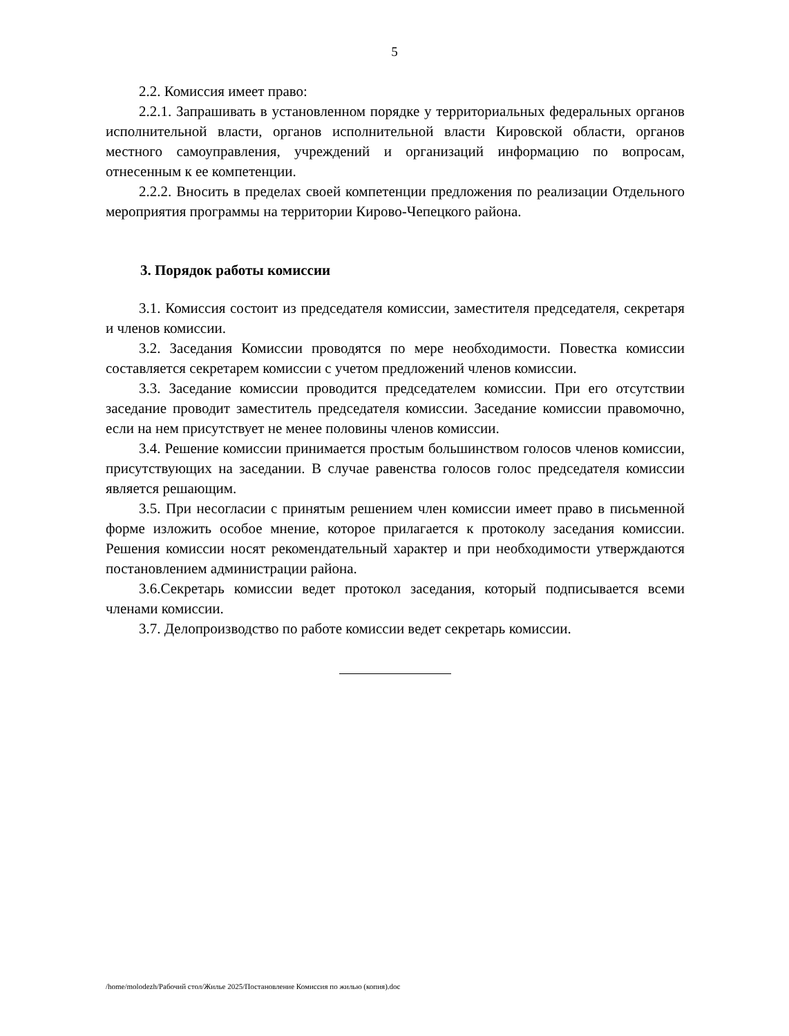5
2.2. Комиссия имеет право:
2.2.1. Запрашивать в установленном порядке у территориальных федеральных органов исполнительной власти, органов исполнительной власти Кировской области, органов местного самоуправления, учреждений и организаций информацию по вопросам, отнесенным к ее компетенции.
2.2.2. Вносить в пределах своей компетенции предложения по реализации Отдельного мероприятия программы на территории Кирово-Чепецкого района.
3. Порядок работы комиссии
3.1. Комиссия состоит из председателя комиссии, заместителя председателя, секретаря и членов комиссии.
3.2. Заседания Комиссии проводятся по мере необходимости. Повестка комиссии составляется секретарем комиссии с учетом предложений членов комиссии.
3.3. Заседание комиссии проводится председателем комиссии. При его отсутствии заседание проводит заместитель председателя комиссии. Заседание комиссии правомочно, если на нем присутствует не менее половины членов комиссии.
3.4. Решение комиссии принимается простым большинством голосов членов комиссии, присутствующих на заседании. В случае равенства голосов голос председателя комиссии является решающим.
3.5. При несогласии с принятым решением член комиссии имеет право в письменной форме изложить особое мнение, которое прилагается к протоколу заседания комиссии. Решения комиссии носят рекомендательный характер и при необходимости утверждаются постановлением администрации района.
3.6.Секретарь комиссии ведет протокол заседания, который подписывается всеми членами комиссии.
3.7. Делопроизводство по работе комиссии ведет секретарь комиссии.
/home/molodezh/Рабочий стол/Жилье 2025/Постановление Комиссия по жилью (копия).doc